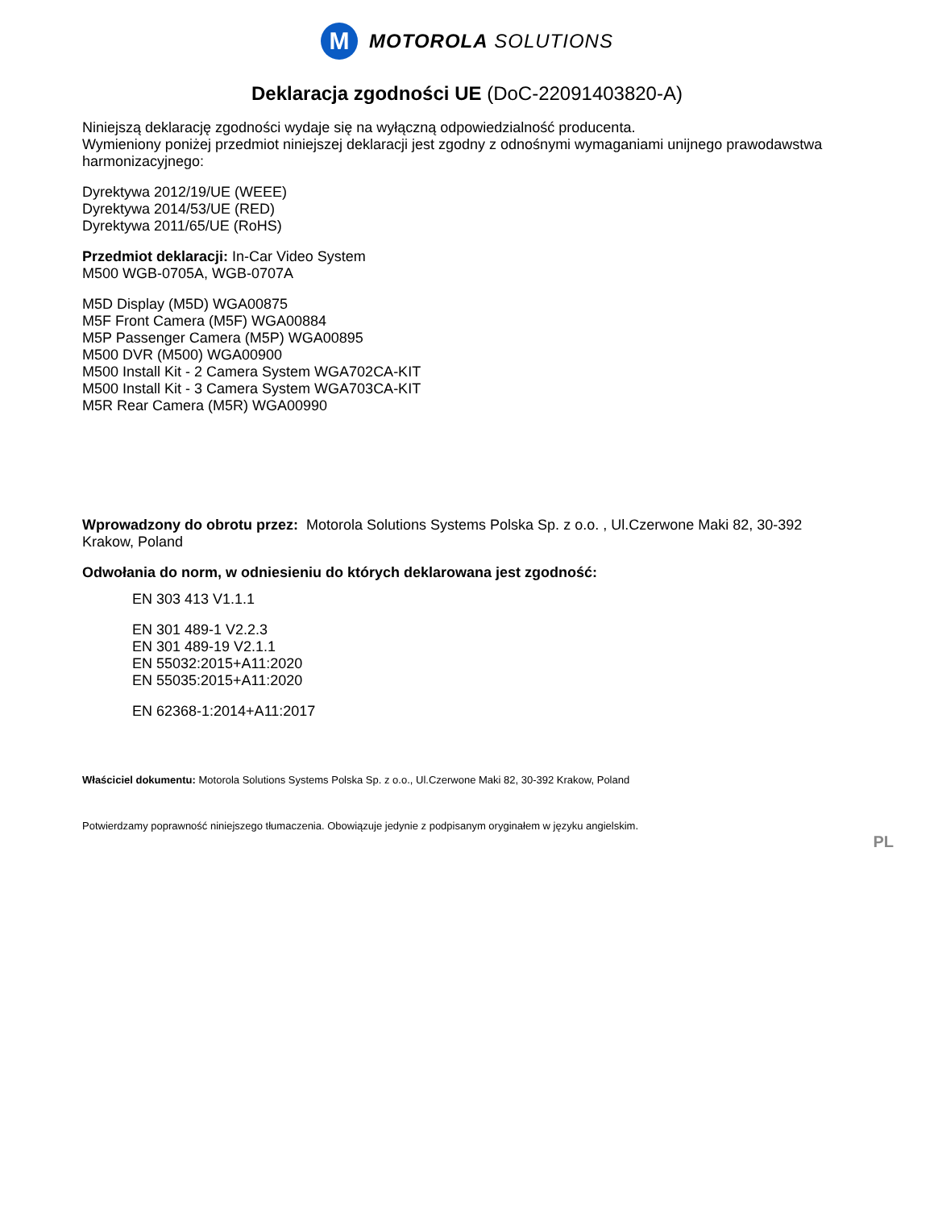M
MOTOROLA SOLUTIONS
Deklaracja zgodności UE (DoC-22091403820-A)
Niniejszą deklarację zgodności wydaje się na wyłączną odpowiedzialność producenta.
Wymieniony poniżej przedmiot niniejszej deklaracji jest zgodny z odnośnymi wymaganiami unijnego prawodawstwa harmonizacyjnego:
Dyrektywa 2012/19/UE (WEEE)
Dyrektywa 2014/53/UE (RED)
Dyrektywa 2011/65/UE (RoHS)
Przedmiot deklaracji: In-Car Video System
M500 WGB-0705A, WGB-0707A
M5D Display (M5D) WGA00875
M5F Front Camera (M5F) WGA00884
M5P Passenger Camera (M5P) WGA00895
M500 DVR (M500) WGA00900
M500 Install Kit - 2 Camera System WGA702CA-KIT
M500 Install Kit - 3 Camera System WGA703CA-KIT
M5R Rear Camera (M5R) WGA00990
Wprowadzony do obrotu przez: Motorola Solutions Systems Polska Sp. z o.o. , Ul.Czerwone Maki 82, 30-392 Krakow, Poland
Odwołania do norm, w odniesieniu do których deklarowana jest zgodność:
EN 303 413 V1.1.1
EN 301 489-1 V2.2.3
EN 301 489-19 V2.1.1
EN 55032:2015+A11:2020
EN 55035:2015+A11:2020
EN 62368-1:2014+A11:2017
Właściciel dokumentu: Motorola Solutions Systems Polska Sp. z o.o., Ul.Czerwone Maki 82, 30-392 Krakow, Poland
Potwierdzamy poprawność niniejszego tłumaczenia. Obowiązuje jedynie z podpisanym oryginałem w języku angielskim.
PL